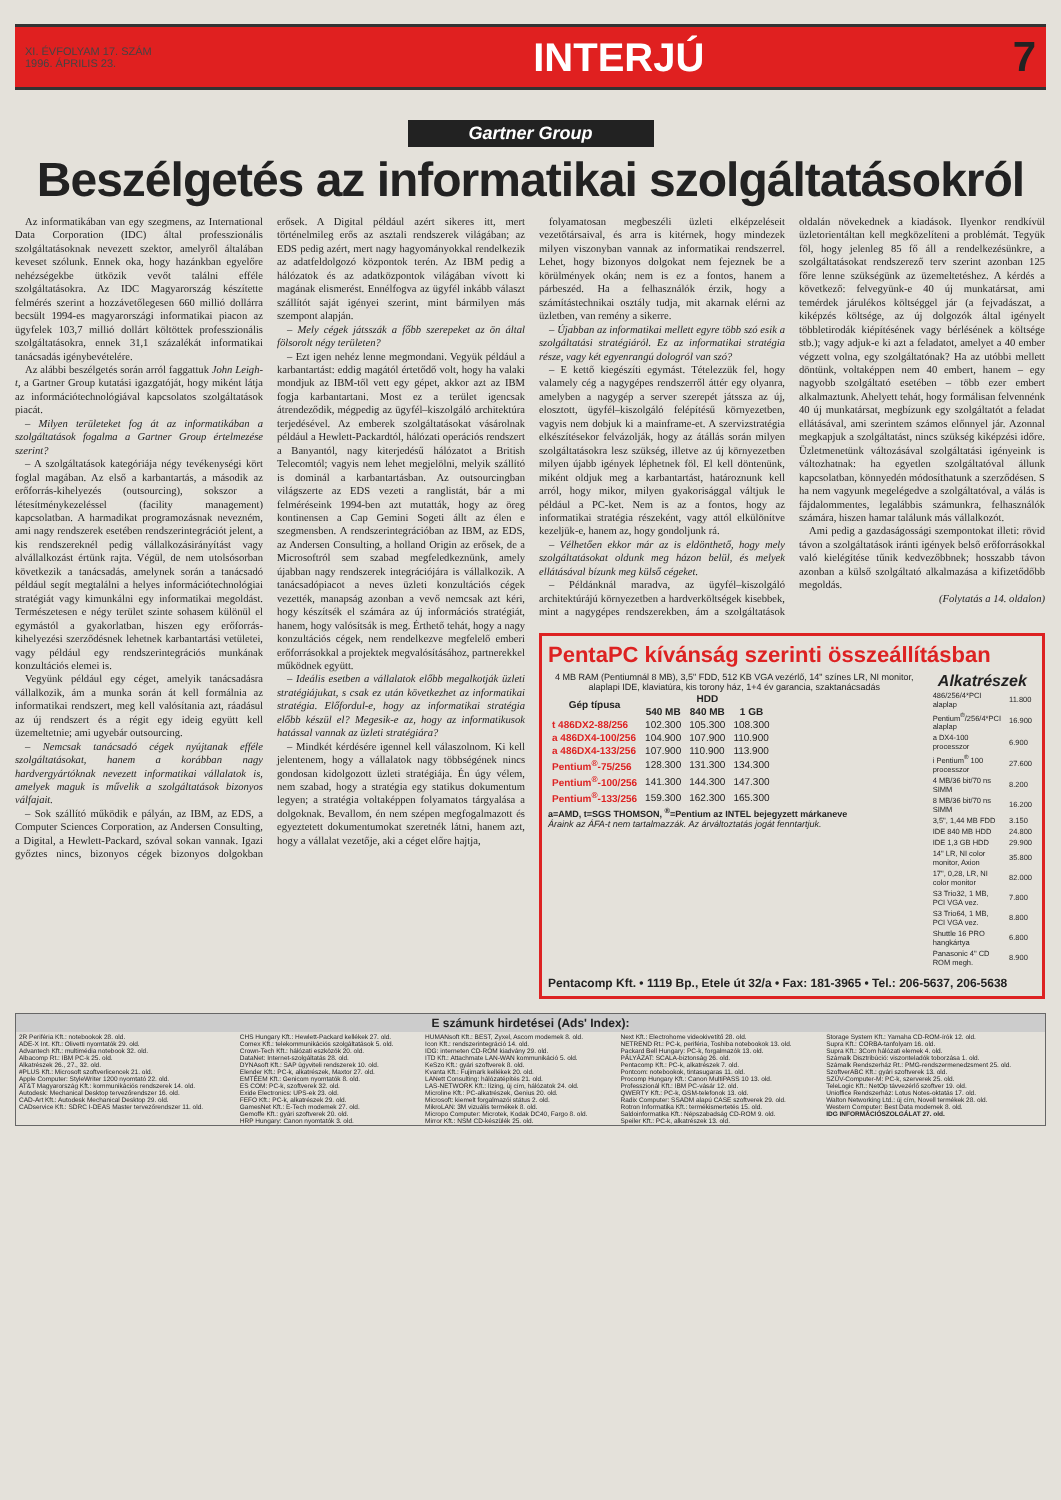XI. ÉVFOLYAM 17. SZÁM
1996. ÁPRILIS 23.
INTERJÚ 7
Gartner Group
Beszélgetés az informatikai szolgáltatásokról
Az informatikában van egy szegmens, az International Data Corporation (IDC) által professzionális szolgáltatásoknak nevezett szektor, amelyről általában keveset szólunk. Ennek oka, hogy hazánkban egyelőre nehézségekbe ütközik vevőt találni efféle szolgáltatásokra. Az IDC Magyarország készítette felmérés szerint a hozzávetőlegesen 660 millió dollárra becsült 1994-es magyarországi informatikai piacon az ügyfelek 103,7 millió dollárt költöttek professzionális szolgáltatásokra, ennek 31,1 százalékát informatikai tanácsadás igénybevételére.
Az alábbi beszélgetés során arról faggattuk John Leigh-t, a Gartner Group kutatási igazgatóját, hogy miként látja az információtechnológiával kapcsolatos szolgáltatások piacát.
– Milyen területeket fog át az informatikában a szolgáltatások fogalma a Gartner Group értelmezése szerint?
– A szolgáltatások kategóriája négy tevékenységi kört foglal magában. Az első a karbantartás, a második az erőforrás-kihelyezés (outsourcing), sokszor a létesítménykezeléssel (facility management) kapcsolatban. A harmadikat programozásnak nevezném, ami nagy rendszerek esetében rendszerintegrációt jelent, a kis rendszereknél pedig vállalkozásirányítást vagy alvállalkozást értünk rajta. Végül, de nem utolsósorban következik a tanácsadás, amelynek során a tanácsadó például segít megtalálni a helyes információtechnológiai stratégiát vagy kimunkálni egy informatikai megoldást. Természetesen e négy terület szinte sohasem különül el egymástól a gyakorlatban, hiszen egy erőforrás-kihelyezési szerződésnek lehetnek karbantartási vetületei, vagy például egy rendszerintegrációs munkának konzultációs elemei is.
Vegyünk például egy céget, amelyik tanácsadásra vállalkozik, ám a munka során át kell formálnia az informatikai rendszert, meg kell valósítania azt, ráadásul az új rendszert és a régit egy ideig együtt kell üzemeltetnie; ami ugyebár outsourcing.
– Nemcsak tanácsadó cégek nyújtanak efféle szolgáltatásokat, hanem a korábban nagy hardvergyártóknak nevezett informatikai vállalatok is, amelyek maguk is művelik a szolgáltatások bizonyos válfajait.
– Sok szállító működik e pályán, az IBM, az EDS, a Computer Sciences Corporation, az Andersen Consulting, a Digital, a Hewlett-Packard, szóval sokan vannak. Igazi győztes nincs, bizonyos cégek bizonyos dolgokban erősek. A Digital például azért sikeres itt, mert történelmileg erős az asztali rendszerek világában; az EDS pedig azért, mert nagy hagyományokkal rendelkezik az adatfeldolgozó központok terén. Az IBM pedig a hálózatok és az adatközpontok világában vívott ki magának elismerést. Ennélfogva az ügyfél inkább választ szállítót saját igényei szerint, mint bármilyen más szempont alapján.
– Mely cégek játsszák a főbb szerepeket az ön által fölsorolt négy területen?
– Ezt igen nehéz lenne megmondani. Vegyük például a karbantartást: eddig magától értetődő volt, hogy ha valaki mondjuk az IBM-től vett egy gépet, akkor azt az IBM fogja karbantartani. Most ez a terület igencsak átrendeződik, mégpedig az ügyfél–kiszolgáló architektúra terjedésével. Az emberek szolgáltatásokat vásárolnak például a Hewlett-Packardtól, hálózati operációs rendszert a Banyantól, nagy kiterjedésű hálózatot a British Telecomtól; vagyis nem lehet megjelölni, melyik szállító is dominál a karbantartásban. Az outsourcingban világszerte az EDS vezeti a ranglistát, bár a mi felméréseink 1994-ben azt mutatták, hogy az öreg kontinensen a Cap Gemini Sogeti állt az élen e szegmensben. A rendszerintegrációban az IBM, az EDS, az Andersen Consulting, a holland Origin az erősek, de a Microsoftról sem szabad megfeledkeznünk, amely újabban nagy rendszerek integrációjára is vállalkozik. A tanácsadópiacot a neves üzleti konzultációs cégek vezették, manapság azonban a vevő nemcsak azt kéri, hogy készítsék el számára az új információs stratégiát, hanem, hogy valósítsák is meg. Érthető tehát, hogy a nagy konzultációs cégek, nem rendelkezve megfelelő emberi erőforrásokkal a projektek megvalósításához, partnerekkel működnek együtt.
– Ideális esetben a vállalatok előbb megalkotják üzleti stratégiájukat, s csak ez után következhet az informatikai stratégia. Előfordul-e, hogy az informatikai stratégia előbb készül el? Megesik-e az, hogy az informatikusok hatással vannak az üzleti stratégiára?
– Mindkét kérdésére igennel kell válaszolnom. Ki kell jelentenem, hogy a vállalatok nagy többségének nincs gondosan kidolgozott üzleti stratégiája. Én úgy vélem, nem szabad, hogy a stratégia egy statikus dokumentum legyen; a stratégia voltaképpen folyamatos tárgyalása a dolgoknak. Bevallom, én nem szépen megfogalmazott és egyeztetett dokumentumokat szeretnék látni, hanem azt, hogy a vállalat vezetője, aki a céget előre hajtja,
folyamatosan megbeszéli üzleti elképzeléseit vezetőtársaival, és arra is kitérnek, hogy mindezek milyen viszonyban vannak az informatikai rendszerrel. Lehet, hogy bizonyos dolgokat nem fejeznek be a körülmények okán; nem is ez a fontos, hanem a párbeszéd. Ha a felhasználók érzik, hogy a számítástechnikai osztály tudja, mit akarnak elérni az üzletben, van remény a sikerre.
– Újabban az informatikai mellett egyre több szó esik a szolgáltatási stratégiáról. Ez az informatikai stratégia része, vagy két egyenrangú dologról van szó?
– E kettő kiegészíti egymást. Tételezzük fel, hogy valamely cég a nagygépes rendszerről áttér egy olyanra, amelyben a nagygép a server szerepét játssza az új, elosztott, ügyfél–kiszolgáló felépítésű környezetben, vagyis nem dobjuk ki a mainframe-et. A szervizstratégia elkészítésekor felvázolják, hogy az átállás során milyen szolgáltatásokra lesz szükség, illetve az új környezetben milyen újabb igények léphetnek föl. El kell döntenünk, miként oldjuk meg a karbantartást, határoznunk kell arról, hogy mikor, milyen gyakorisággal váltjuk le például a PC-ket. Nem is az a fontos, hogy az informatikai stratégia részeként, vagy attól elkülönítve kezeljük-e, hanem az, hogy gondoljunk rá.
– Vélhetően ekkor már az is eldönthető, hogy mely szolgáltatásokat oldunk meg házon belül, és melyek ellátásával bízunk meg külső cégeket.
– Példánknál maradva, az ügyfél–kiszolgáló architektúrájú környezetben a hardverköltségek kisebbek, mint a nagygépes rendszerekben, ám a szolgáltatások oldalán növekednek a kiadások. Ilyenkor rendkívül üzletorientáltan kell megközelíteni a problémát. Tegyük föl, hogy jelenleg 85 fő áll a rendelkezésünkre, a szolgáltatásokat rendszerező terv szerint azonban 125 főre lenne szükségünk az üzemeltetéshez. A kérdés a következő: felvegyünk-e 40 új munkatársat, ami temérdek járulékos költséggel jár (a fejvadászat, a kiképzés költsége, az új dolgozók által igényelt többletirodák kiépítésének vagy bérlésének a költsége stb.); vagy adjuk-e ki azt a feladatot, amelyet a 40 ember végzett volna, egy szolgáltatónak? Ha az utóbbi mellett döntünk, voltaképpen nem 40 embert, hanem – egy nagyobb szolgáltató esetében – több ezer embert alkalmaztunk. Ahelyett tehát, hogy formálisan felvennénk 40 új munkatársat, megbízunk egy szolgáltatót a feladat ellátásával, ami szerintem számos előnnyel jár. Azonnal megkapjuk a szolgáltatást, nincs szükség kiképzési időre. Üzletmenetünk változásával szolgáltatási igényeink is változhatnak: ha egyetlen szolgáltatóval állunk kapcsolatban, könnyedén módosíthatunk a szerződésen. S ha nem vagyunk megelégedve a szolgáltatóval, a válás is fájdalommentes, legalábbis számunkra, felhasználók számára, hiszen hamar találunk más vállalkozót.
Ami pedig a gazdaságossági szempontokat illeti: rövid távon a szolgáltatások iránti igények belső erőforrásokkal való kielégítése tűnik kedvezőbbnek; hosszabb távon azonban a külső szolgáltató alkalmazása a kifizetődőbb megoldás.
(Folytatás a 14. oldalon)
PentaPC kívánság szerinti összeállításban
4 MB RAM (Pentiumnál 8 MB), 3,5" FDD, 512 KB VGA vezérlő, 14" színes LR, NI monitor, alaplapi IDE, klaviatúra, kis torony ház, 1+4 év garancia, szaktanácsadás
| Gép típusa | HDD | | |
| --- | --- | --- | --- |
| | 540 MB | 840 MB | 1 GB |
| t 486DX2-88/256 | 102.300 | 105.300 | 108.300 |
| a 486DX4-100/256 | 104.900 | 107.900 | 110.900 |
| a 486DX4-133/256 | 107.900 | 110.900 | 113.900 |
| Pentium<sup>®</sup>-75/256 | 128.300 | 131.300 | 134.300 |
| Pentium<sup>®</sup>-100/256 | 141.300 | 144.300 | 147.300 |
| Pentium<sup>®</sup>-133/256 | 159.300 | 162.300 | 165.300 |
a=AMD, t=SGS THOMSON, <sup>®</sup>=Pentium az INTEL bejegyzett márkaneve
Áraink az ÁFA-t nem tartalmazzák. Az árváltoztatás jogát fenntartjuk.
Alkatrészek
| 486/256/4*PCI alaplap | 11.800 |
| Pentium<sup>®</sup>/256/4*PCI alaplap | 16.900 |
| a DX4-100 processzor | 6.900 |
| i Pentium<sup>®</sup> 100 processzor | 27.600 |
| 4 MB/36 bit/70 ns SIMM | 8.200 |
| 8 MB/36 bit/70 ns SIMM | 16.200 |
| 3,5", 1,44 MB FDD | 3.150 |
| IDE 840 MB HDD | 24.800 |
| IDE 1,3 GB HDD | 29.900 |
| 14" LR, NI color monitor, Axion | 35.800 |
| 17", 0,28, LR, NI color monitor | 82.000 |
| S3 Trio32, 1 MB, PCI VGA vez. | 7.800 |
| S3 Trio64, 1 MB, PCI VGA vez. | 8.800 |
| Shuttle 16 PRO hangkártya | 6.800 |
| Panasonic 4" CD ROM megh. | 8.900 |
Pentacomp Kft. • 1119 Bp., Etele út 32/a • Fax: 181-3965 • Tel.: 206-5637, 206-5638
E számunk hirdetései (Ads' Index):
| 2R Periféria Kft.: notebookok 28. old. ADE-X Int. Kft.: Olivetti nyomtatók 29. old. Advantech Kft.: multimédia notebook 32. old. Albacomp Rt.: IBM PC-k 25. old. Alkatrészek 26., 27., 32. old. #PLUS Kft.: Microsoft szoftverlicencek 21. old. Apple Computer: StyleWriter 1200 nyomtató 22. old. AT&T Magyarország Kft.: kommunikációs rendszerek 14. old. Autodesk: Mechanical Desktop tervezőrendszer 16. old. CAD-Art Kft.: Autodesk Mechanical Desktop 29. old. CADservice Kft.: SDRC I-DEAS Master tervezőrendszer 11. old. | CHS Hungary Kft.: Hewlett-Packard kellékek 27. old. Comex Kft.: telekommunikációs szolgáltatások 5. old. Crown-Tech Kft.: hálózati eszközök 20. old. DataNet: Internet-szolgáltatás 28. old. DYNAsoft Kft.: SAP ügyviteli rendszerek 10. old. Elender Kft.: PC-k, alkatrészek, Maxtor 27. old. EMTÉEM Kft.: Genicom nyomtatók 8. old. ES COM: PC-k, szoftverek 32. old. Exide Electronics: UPS-ek 23. old. FEFO Kft.: PC-k, alkatrészek 29. old. GamesNet Kft.: E-Tech modemek 27. old. Gemoffe Kft.: gyári szoftverek 20. old. HRP Hungary: Canon nyomtatók 3. old. | HUMANsoft Kft.: BEST, Zyxel, Ascom modemek 8. old. Icon Kft.: rendszerintegráció 14. old. IDG: interneten CD-ROM kiadvány 29. old. ITD Kft.: Attachmate LAN-WAN kommunikáció 5. old. KeSzo Kft.: gyári szoftverek 8. old. Kvanta Kft.: Fujimark kellékek 20. old. LANett Consulting: hálózatépítés 21. old. LAS-NETWORK Kft.: lízing, új cím, hálózatok 24. old. Microline Kft.: PC-alkatrészek, Genius 20. old. Microsoft: kiemelt forgalmazói státus 2. old. MikroLAN: 3M vizuális termékek 8. old. Micropo Computer: Microtek, Kodak DC40, Fargo 8. old. Mirror Kft.: NSM CD-készülék 25. old. | Next Kft.: Electrohome videokivetítő 28. old. NETREND Rt.: PC-k, periféria, Toshiba notebookok 13. old. Packard Bell Hungary: PC-k, forgalmazók 13. old. PÁLYÁZAT: SCALA-biztonság 26. old. Pentacomp Kft.: PC-k, alkatrészek 7. old. Pontcom: notebookok, tintasugaras 11. old. Procomp Hungary Kft.: Canon MultiPASS 10 13. old. Professzionál Kft.: IBM PC-vásár 12. old. QWERTY Kft.: PC-k, GSM-telefonok 13. old. Radix Computer: SSADM alapú CASE szoftverek 29. old. Rotron Informatika Kft.: termékismertetés 15. old. Saldoinformatika Kft.: Népszabadság CD-ROM 9. old. Speiler Kft.: PC-k, alkatrészek 13. old. | Storage System Kft.: Yamaha CD-ROM-írók 12. old. Supra Kft.: CORBA-tanfolyam 16. old. Supra Kft.: 3Com hálózati elemek 4. old. Számalk Disztribúció: viszonteladók toborzása 1. old. Számalk Rendszerház Rt.: PMG-rendszermenedzsment 25. old. SzoftverABC Kft.: gyári szoftverek 13. old. SZÜV-Computer-M: PC-k, szerverek 25. old. TeleLogic Kft.: NetOp távvezérlő szoftver 19. old. Unioffice Rendszerház: Lotus Notes-oktatás 17. old. Walton Networking Ltd.: új cím, Novell termékek 28. old. Western Computer: Best Data modemek 8. old. IDG INFORMÁCIÓSZOLGÁLAT 27. old. |